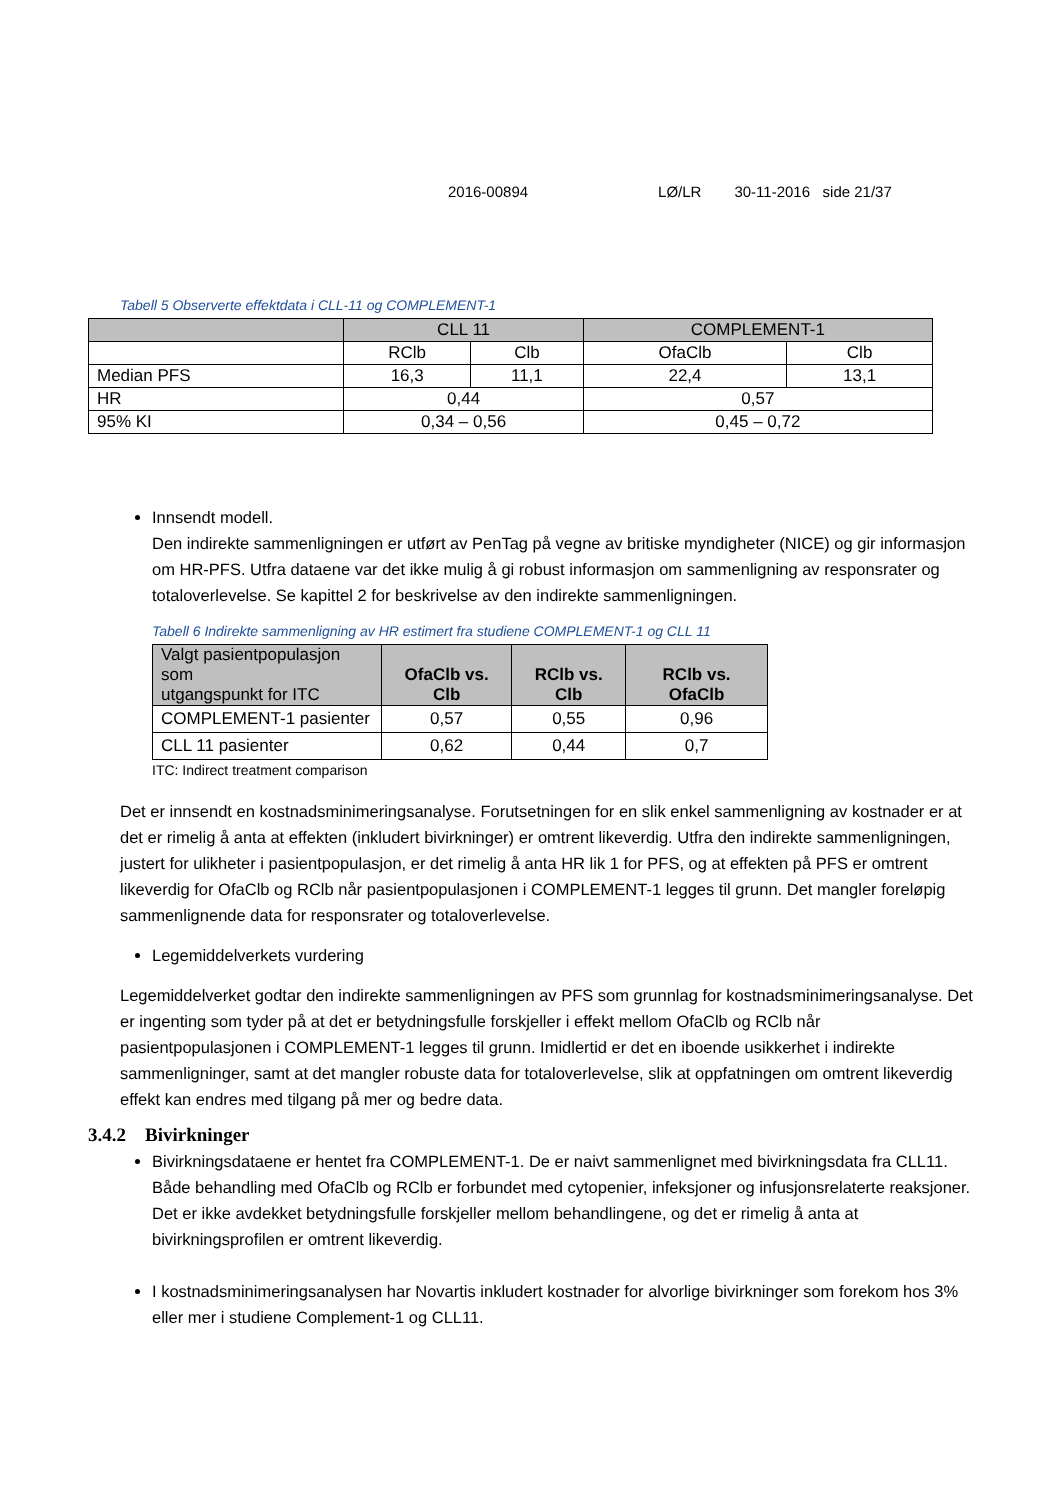2016-00894 LØ/LR 30-11-2016 side 21/37
Tabell 5 Observerte effektdata i CLL-11 og COMPLEMENT-1
| | CLL 11 | | COMPLEMENT-1 | |
| --- | --- | --- | --- | --- |
| | RClb | Clb | OfaClb | Clb |
| Median PFS | 16,3 | 11,1 | 22,4 | 13,1 |
| HR | 0,44 | | 0,57 | |
| 95% KI | 0,34 – 0,56 | | 0,45 – 0,72 | |
Innsendt modell.
Den indirekte sammenligningen er utført av PenTag på vegne av britiske myndigheter (NICE) og gir informasjon om HR-PFS. Utfra dataene var det ikke mulig å gi robust informasjon om sammenligning av responsrater og totaloverlevelse. Se kapittel 2 for beskrivelse av den indirekte sammenligningen.
Tabell 6 Indirekte sammenligning av HR estimert fra studiene COMPLEMENT-1 og CLL 11
| Valgt pasientpopulasjon som utgangspunkt for ITC | OfaClb vs. Clb | RClb vs. Clb | RClb vs. OfaClb |
| --- | --- | --- | --- |
| COMPLEMENT-1 pasienter | 0,57 | 0,55 | 0,96 |
| CLL 11 pasienter | 0,62 | 0,44 | 0,7 |
ITC: Indirect treatment comparison
Det er innsendt en kostnadsminimeringsanalyse. Forutsetningen for en slik enkel sammenligning av kostnader er at det er rimelig å anta at effekten (inkludert bivirkninger) er omtrent likeverdig. Utfra den indirekte sammenligningen, justert for ulikheter i pasientpopulasjon, er det rimelig å anta HR lik 1 for PFS, og at effekten på PFS er omtrent likeverdig for OfaClb og RClb når pasientpopulasjonen i COMPLEMENT-1 legges til grunn. Det mangler foreløpig sammenlignende data for responsrater og totaloverlevelse.
Legemiddelverkets vurdering
Legemiddelverket godtar den indirekte sammenligningen av PFS som grunnlag for kostnadsminimeringsanalyse. Det er ingenting som tyder på at det er betydningsfulle forskjeller i effekt mellom OfaClb og RClb når pasientpopulasjonen i COMPLEMENT-1 legges til grunn. Imidlertid er det en iboende usikkerhet i indirekte sammenligninger, samt at det mangler robuste data for totaloverlevelse, slik at oppfatningen om omtrent likeverdig effekt kan endres med tilgang på mer og bedre data.
3.4.2 Bivirkninger
Bivirkningsdataene er hentet fra COMPLEMENT-1. De er naivt sammenlignet med bivirkningsdata fra CLL11. Både behandling med OfaClb og RClb er forbundet med cytopenier, infeksjoner og infusjonsrelaterte reaksjoner. Det er ikke avdekket betydningsfulle forskjeller mellom behandlingene, og det er rimelig å anta at bivirkningsprofilen er omtrent likeverdig.
I kostnadsminimeringsanalysen har Novartis inkludert kostnader for alvorlige bivirkninger som forekom hos 3% eller mer i studiene Complement-1 og CLL11.